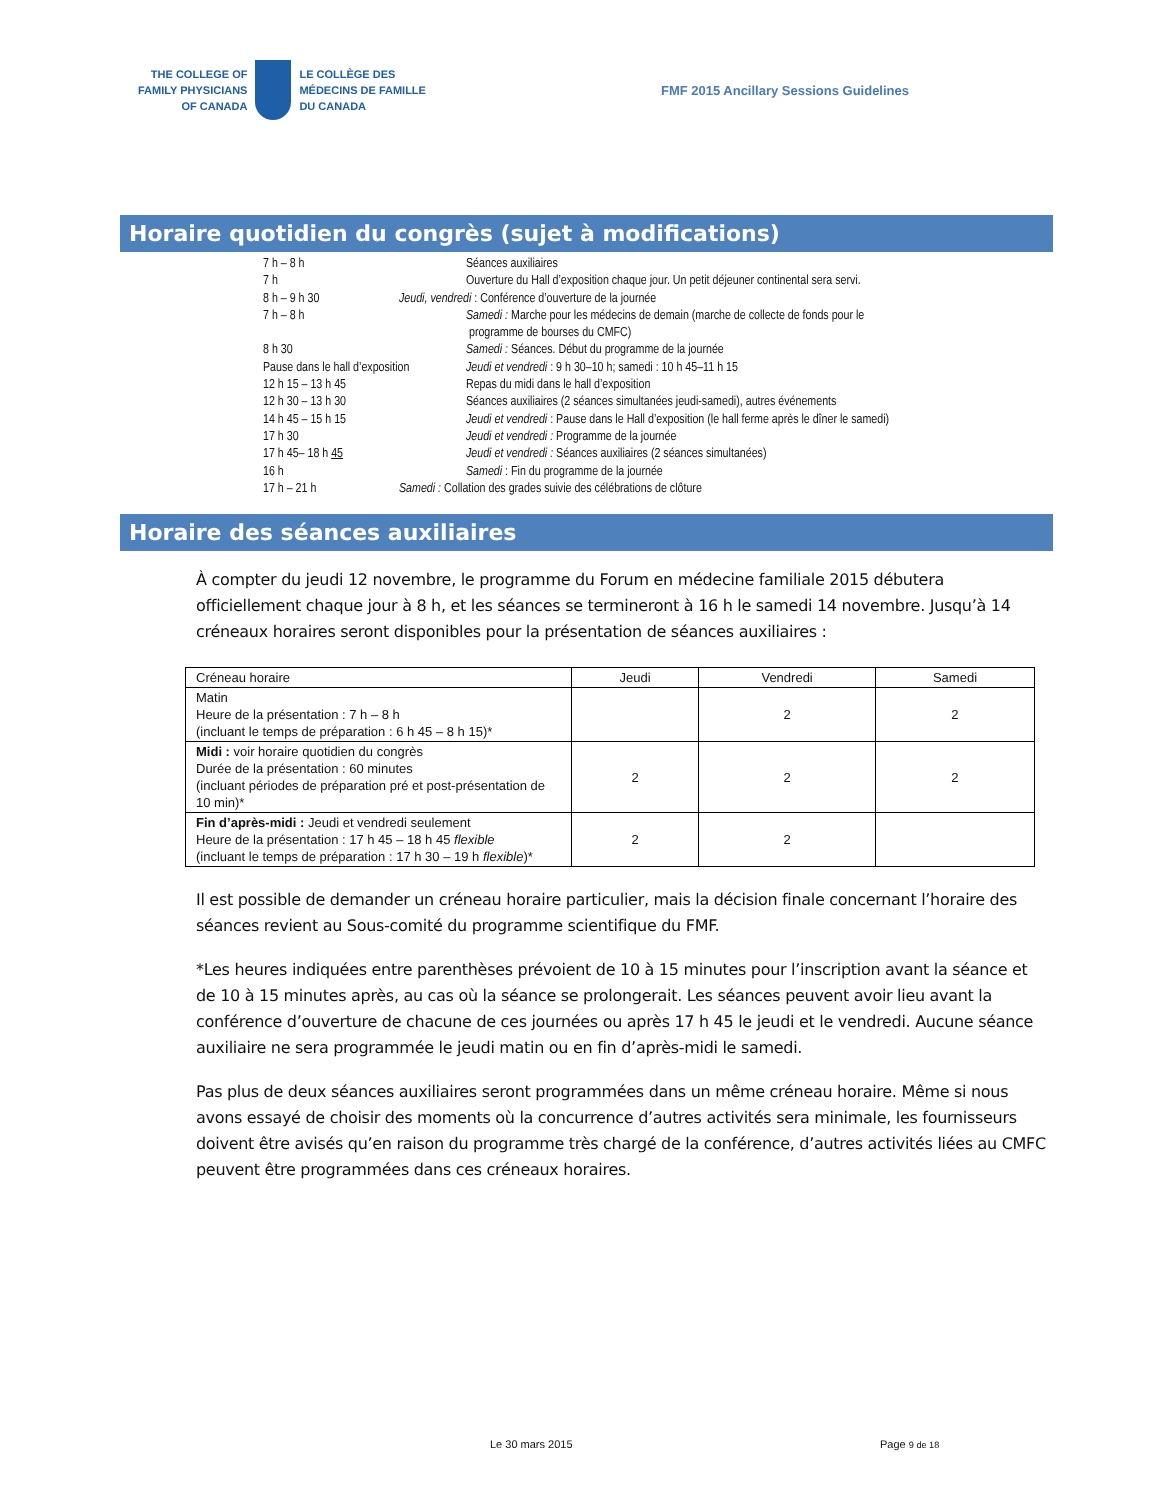THE COLLEGE OF
FAMILY PHYSICIANS
OF CANADA
LE COLLÈGE DES
MÉDECINS DE FAMILLE
DU CANADA
FMF 2015 Ancillary Sessions Guidelines
Horaire quotidien du congrès (sujet à modifications)
7 h – 8 h Séances auxiliaires
7 h Ouverture du Hall d’exposition chaque jour. Un petit déjeuner continental sera servi.
8 h – 9 h 30 Jeudi, vendredi : Conférence d’ouverture de la journée
7 h – 8 h Samedi : Marche pour les médecins de demain (marche de collecte de fonds pour le
programme de bourses du CMFC)
8 h 30 Samedi : Séances. Début du programme de la journée
Pause dans le hall d’exposition Jeudi et vendredi : 9 h 30–10 h; samedi : 10 h 45–11 h 15
12 h 15 – 13 h 45 Repas du midi dans le hall d’exposition
12 h 30 – 13 h 30 Séances auxiliaires (2 séances simultanées jeudi-samedi), autres événements
14 h 45 – 15 h 15 Jeudi et vendredi : Pause dans le Hall d’exposition (le hall ferme après le dîner le samedi)
17 h 30 Jeudi et vendredi : Programme de la journée
17 h 45– 18 h 45 Jeudi et vendredi : Séances auxiliaires (2 séances simultanées)
16 h Samedi : Fin du programme de la journée
17 h – 21 h Samedi : Collation des grades suivie des célébrations de clôture
Horaire des séances auxiliaires
À compter du jeudi 12 novembre, le programme du Forum en médecine familiale 2015 débutera officiellement chaque jour à 8 h, et les séances se termineront à 16 h le samedi 14 novembre. Jusqu’à 14 créneaux horaires seront disponibles pour la présentation de séances auxiliaires :
| Créneau horaire | Jeudi | Vendredi | Samedi |
| --- | --- | --- | --- |
| Matin Heure de la présentation : 7 h – 8 h (incluant le temps de préparation : 6 h 45 – 8 h 15)* | | 2 | 2 |
| Midi : voir horaire quotidien du congrès Durée de la présentation : 60 minutes (incluant périodes de préparation pré et post-présentation de 10 min)* | 2 | 2 | 2 |
| Fin d’après-midi : Jeudi et vendredi seulement Heure de la présentation : 17 h 45 – 18 h 45 flexible (incluant le temps de préparation : 17 h 30 – 19 h flexible )* | 2 | 2 | |
Il est possible de demander un créneau horaire particulier, mais la décision finale concernant l’horaire des séances revient au Sous-comité du programme scientifique du FMF.
*Les heures indiquées entre parenthèses prévoient de 10 à 15 minutes pour l’inscription avant la séance et de 10 à 15 minutes après, au cas où la séance se prolongerait. Les séances peuvent avoir lieu avant la conférence d’ouverture de chacune de ces journées ou après 17 h 45 le jeudi et le vendredi. Aucune séance auxiliaire ne sera programmée le jeudi matin ou en fin d’après-midi le samedi.
Pas plus de deux séances auxiliaires seront programmées dans un même créneau horaire. Même si nous avons essayé de choisir des moments où la concurrence d’autres activités sera minimale, les fournisseurs doivent être avisés qu’en raison du programme très chargé de la conférence, d’autres activités liées au CMFC peuvent être programmées dans ces créneaux horaires.
Le 30 mars 2015 Page 9 de 18